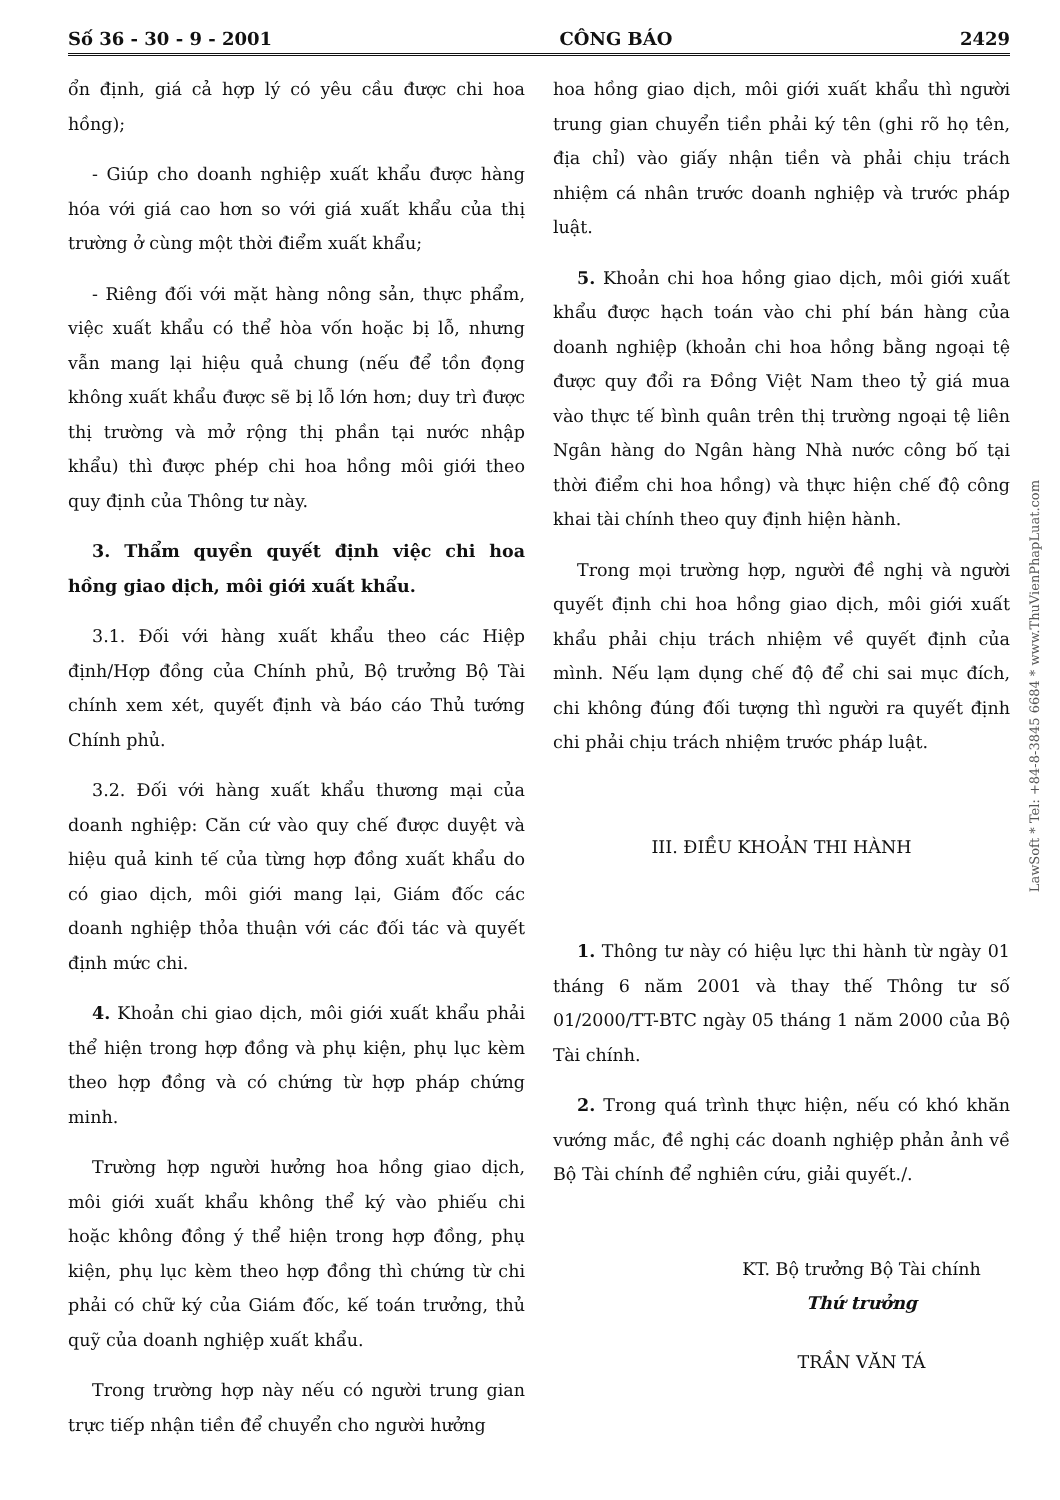Số 36 - 30 - 9 - 2001 CÔNG BÁO 2429
ổn định, giá cả hợp lý có yêu cầu được chi hoa hồng);
- Giúp cho doanh nghiệp xuất khẩu được hàng hóa với giá cao hơn so với giá xuất khẩu của thị trường ở cùng một thời điểm xuất khẩu;
- Riêng đối với mặt hàng nông sản, thực phẩm, việc xuất khẩu có thể hòa vốn hoặc bị lỗ, nhưng vẫn mang lại hiệu quả chung (nếu để tồn đọng không xuất khẩu được sẽ bị lỗ lớn hơn; duy trì được thị trường và mở rộng thị phần tại nước nhập khẩu) thì được phép chi hoa hồng môi giới theo quy định của Thông tư này.
3. Thẩm quyền quyết định việc chi hoa hồng giao dịch, môi giới xuất khẩu.
3.1. Đối với hàng xuất khẩu theo các Hiệp định/Hợp đồng của Chính phủ, Bộ trưởng Bộ Tài chính xem xét, quyết định và báo cáo Thủ tướng Chính phủ.
3.2. Đối với hàng xuất khẩu thương mại của doanh nghiệp: Căn cứ vào quy chế được duyệt và hiệu quả kinh tế của từng hợp đồng xuất khẩu do có giao dịch, môi giới mang lại, Giám đốc các doanh nghiệp thỏa thuận với các đối tác và quyết định mức chi.
4. Khoản chi giao dịch, môi giới xuất khẩu phải thể hiện trong hợp đồng và phụ kiện, phụ lục kèm theo hợp đồng và có chứng từ hợp pháp chứng minh.
Trường hợp người hưởng hoa hồng giao dịch, môi giới xuất khẩu không thể ký vào phiếu chi hoặc không đồng ý thể hiện trong hợp đồng, phụ kiện, phụ lục kèm theo hợp đồng thì chứng từ chi phải có chữ ký của Giám đốc, kế toán trưởng, thủ quỹ của doanh nghiệp xuất khẩu.
Trong trường hợp này nếu có người trung gian trực tiếp nhận tiền để chuyển cho người hưởng
hoa hồng giao dịch, môi giới xuất khẩu thì người trung gian chuyển tiền phải ký tên (ghi rõ họ tên, địa chỉ) vào giấy nhận tiền và phải chịu trách nhiệm cá nhân trước doanh nghiệp và trước pháp luật.
5. Khoản chi hoa hồng giao dịch, môi giới xuất khẩu được hạch toán vào chi phí bán hàng của doanh nghiệp (khoản chi hoa hồng bằng ngoại tệ được quy đổi ra Đồng Việt Nam theo tỷ giá mua vào thực tế bình quân trên thị trường ngoại tệ liên Ngân hàng do Ngân hàng Nhà nước công bố tại thời điểm chi hoa hồng) và thực hiện chế độ công khai tài chính theo quy định hiện hành.
Trong mọi trường hợp, người đề nghị và người quyết định chi hoa hồng giao dịch, môi giới xuất khẩu phải chịu trách nhiệm về quyết định của mình. Nếu lạm dụng chế độ để chi sai mục đích, chi không đúng đối tượng thì người ra quyết định chi phải chịu trách nhiệm trước pháp luật.
III. ĐIỀU KHOẢN THI HÀNH
1. Thông tư này có hiệu lực thi hành từ ngày 01 tháng 6 năm 2001 và thay thế Thông tư số 01/2000/TT-BTC ngày 05 tháng 1 năm 2000 của Bộ Tài chính.
2. Trong quá trình thực hiện, nếu có khó khăn vướng mắc, đề nghị các doanh nghiệp phản ảnh về Bộ Tài chính để nghiên cứu, giải quyết./.
KT. Bộ trưởng Bộ Tài chính
Thứ trưởng
TRẦN VĂN TÁ
LawSoft * Tel: +84-8-3845 6684 * www.ThuVienPhapLuat.com